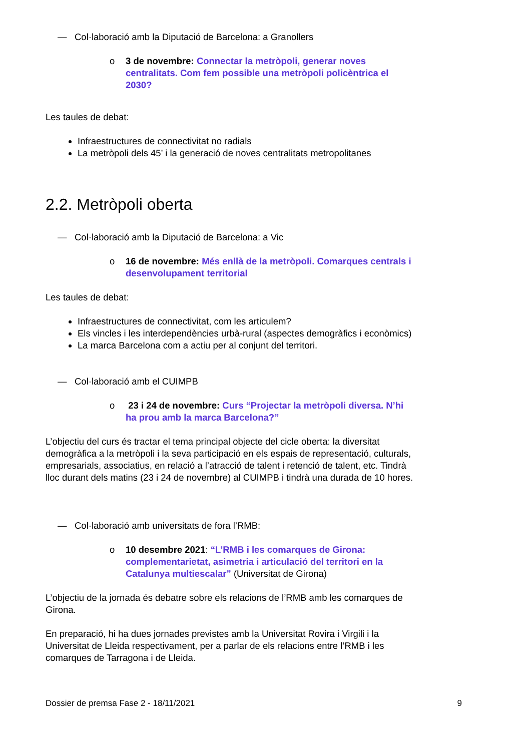— Col·laboració amb la Diputació de Barcelona: a Granollers
o 3 de novembre: Connectar la metròpoli, generar noves centralitats. Com fem possible una metròpoli policèntrica el 2030?
Les taules de debat:
Infraestructures de connectivitat no radials
La metròpoli dels 45’ i la generació de noves centralitats metropolitanes
2.2. Metròpoli oberta
— Col·laboració amb la Diputació de Barcelona: a Vic
o 16 de novembre: Més enllà de la metròpoli. Comarques centrals i desenvolupament territorial
Les taules de debat:
Infraestructures de connectivitat, com les articulem?
Els vincles i les interdependències urbà-rural (aspectes demogràfics i econòmics)
La marca Barcelona com a actiu per al conjunt del territori.
— Col·laboració amb el CUIMPB
o 23 i 24 de novembre: Curs “Projectar la metròpoli diversa. N’hi ha prou amb la marca Barcelona?”
L’objectiu del curs és tractar el tema principal objecte del cicle oberta: la diversitat demogràfica a la metròpoli i la seva participació en els espais de representació, culturals, empresarials, associatius, en relació a l’atracció de talent i retenció de talent, etc. Tindrà lloc durant dels matins (23 i 24 de novembre) al CUIMPB i tindrà una durada de 10 hores.
— Col·laboració amb universitats de fora l’RMB:
o 10 desembre 2021: “L’RMB i les comarques de Girona: complementarietat, asimetria i articulació del territori en la Catalunya multiescalar” (Universitat de Girona)
L’objectiu de la jornada és debatre sobre els relacions de l’RMB amb les comarques de Girona.
En preparació, hi ha dues jornades previstes amb la Universitat Rovira i Virgili i la Universitat de Lleida respectivament, per a parlar de els relacions entre l’RMB i les comarques de Tarragona i de Lleida.
Dossier de premsa Fase 2 - 18/11/2021 9